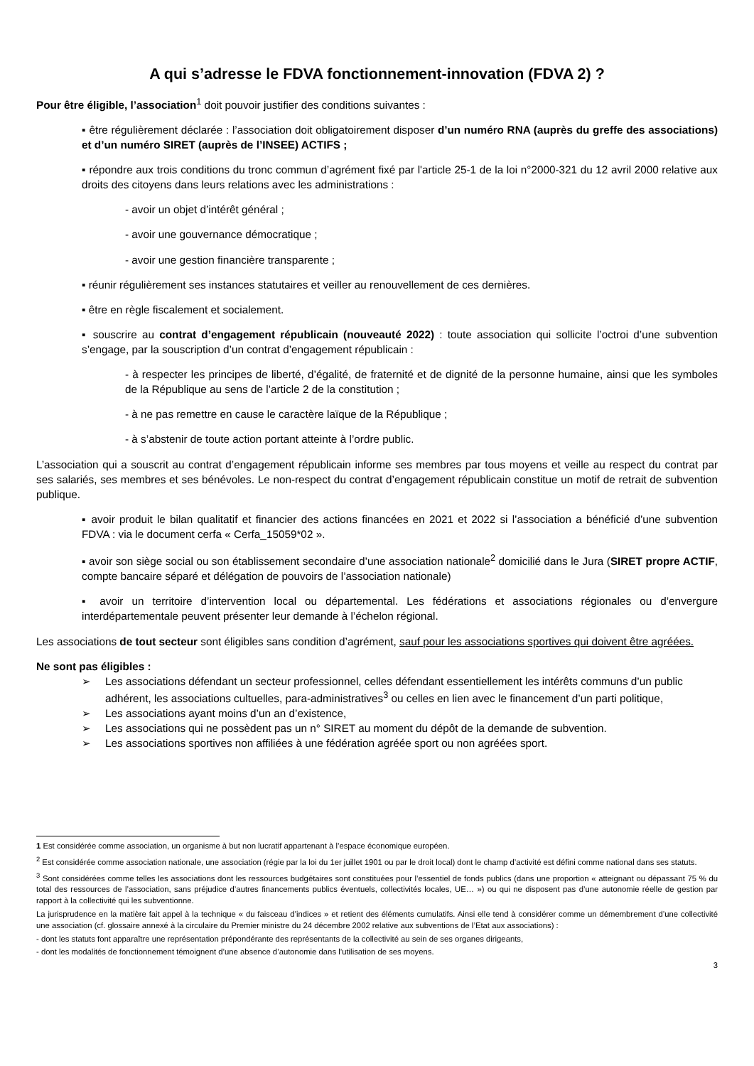A qui s’adresse le FDVA fonctionnement-innovation (FDVA 2) ?
Pour être éligible, l’association<sup>1</sup> doit pouvoir justifier des conditions suivantes :
▪ être régulièrement déclarée : l’association doit obligatoirement disposer d’un numéro RNA (auprès du greffe des associations) et d’un numéro SIRET (auprès de l’INSEE) ACTIFS ;
▪ répondre aux trois conditions du tronc commun d’agrément fixé par l'article 25-1 de la loi n°2000-321 du 12 avril 2000 relative aux droits des citoyens dans leurs relations avec les administrations :
- avoir un objet d’intérêt général ;
- avoir une gouvernance démocratique ;
- avoir une gestion financière transparente ;
▪ réunir régulièrement ses instances statutaires et veiller au renouvellement de ces dernières.
▪ être en règle fiscalement et socialement.
▪ souscrire au contrat d’engagement républicain (nouveauté 2022) : toute association qui sollicite l’octroi d’une subvention s’engage, par la souscription d’un contrat d’engagement républicain :
- à respecter les principes de liberté, d’égalité, de fraternité et de dignité de la personne humaine, ainsi que les symboles de la République au sens de l’article 2 de la constitution ;
- à ne pas remettre en cause le caractère laïque de la République ;
- à s’abstenir de toute action portant atteinte à l’ordre public.
L’association qui a souscrit au contrat d’engagement républicain informe ses membres par tous moyens et veille au respect du contrat par ses salariés, ses membres et ses bénévoles. Le non-respect du contrat d’engagement républicain constitue un motif de retrait de subvention publique.
▪ avoir produit le bilan qualitatif et financier des actions financées en 2021 et 2022 si l’association a bénéficié d’une subvention FDVA : via le document cerfa « Cerfa_15059*02 ».
▪ avoir son siège social ou son établissement secondaire d’une association nationale<sup>2</sup> domicilié dans le Jura (SIRET propre ACTIF, compte bancaire séparé et délégation de pouvoirs de l’association nationale)
▪ avoir un territoire d’intervention local ou départemental. Les fédérations et associations régionales ou d’envergure interdépartementale peuvent présenter leur demande à l’échelon régional.
Les associations de tout secteur sont éligibles sans condition d’agrément, sauf pour les associations sportives qui doivent être agréées.
Ne sont pas éligibles :
➢ Les associations défendant un secteur professionnel, celles défendant essentiellement les intérêts communs d’un public adhérent, les associations cultuelles, para-administratives<sup>3</sup> ou celles en lien avec le financement d’un parti politique,
➢ Les associations ayant moins d’un an d’existence,
➢ Les associations qui ne possèdent pas un n° SIRET au moment du dépôt de la demande de subvention.
➢ Les associations sportives non affiliées à une fédération agréée sport ou non agréées sport.
1 Est considérée comme association, un organisme à but non lucratif appartenant à l’espace économique européen.
<sup>2</sup> Est considérée comme association nationale, une association (régie par la loi du 1er juillet 1901 ou par le droit local) dont le champ d’activité est défini comme national dans ses statuts.
<sup>3</sup> Sont considérées comme telles les associations dont les ressources budgétaires sont constituées pour l’essentiel de fonds publics (dans une proportion « atteignant ou dépassant 75 % du total des ressources de l’association, sans préjudice d’autres financements publics éventuels, collectivités locales, UE… ») ou qui ne disposent pas d’une autonomie réelle de gestion par rapport à la collectivité qui les subventionne.
La jurisprudence en la matière fait appel à la technique « du faisceau d’indices » et retient des éléments cumulatifs. Ainsi elle tend à considérer comme un démembrement d’une collectivité une association (cf. glossaire annexé à la circulaire du Premier ministre du 24 décembre 2002 relative aux subventions de l’Etat aux associations) :
- dont les statuts font apparaître une représentation prépondérante des représentants de la collectivité au sein de ses organes dirigeants,
- dont les modalités de fonctionnement témoignent d’une absence d’autonomie dans l’utilisation de ses moyens.
3